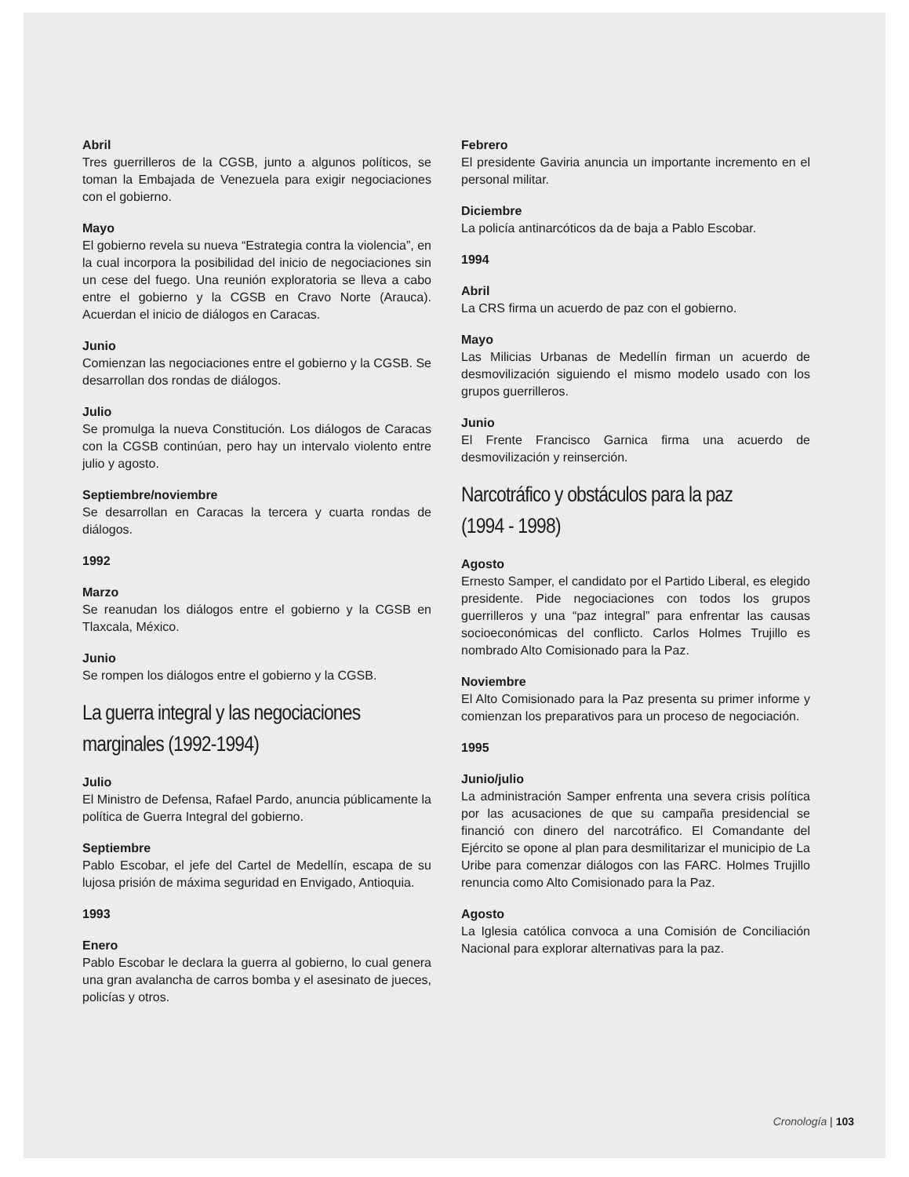Abril
Tres guerrilleros de la CGSB, junto a algunos políticos, se toman la Embajada de Venezuela para exigir negociaciones con el gobierno.
Mayo
El gobierno revela su nueva “Estrategia contra la violencia”, en la cual incorpora la posibilidad del inicio de negociaciones sin un cese del fuego. Una reunión exploratoria se lleva a cabo entre el gobierno y la CGSB en Cravo Norte (Arauca). Acuerdan el inicio de diálogos en Caracas.
Junio
Comienzan las negociaciones entre el gobierno y la CGSB. Se desarrollan dos rondas de diálogos.
Julio
Se promulga la nueva Constitución. Los diálogos de Caracas con la CGSB continúan, pero hay un intervalo violento entre julio y agosto.
Septiembre/noviembre
Se desarrollan en Caracas la tercera y cuarta rondas de diálogos.
1992
Marzo
Se reanudan los diálogos entre el gobierno y la CGSB en Tlaxcala, México.
Junio
Se rompen los diálogos entre el gobierno y la CGSB.
La guerra integral y las negociaciones marginales (1992-1994)
Julio
El Ministro de Defensa, Rafael Pardo, anuncia públicamente la política de Guerra Integral del gobierno.
Septiembre
Pablo Escobar, el jefe del Cartel de Medellín, escapa de su lujosa prisión de máxima seguridad en Envigado, Antioquia.
1993
Enero
Pablo Escobar le declara la guerra al gobierno, lo cual genera una gran avalancha de carros bomba y el asesinato de jueces, policías y otros.
Febrero
El presidente Gaviria anuncia un importante incremento en el personal militar.
Diciembre
La policía antinarcóticos da de baja a Pablo Escobar.
1994
Abril
La CRS firma un acuerdo de paz con el gobierno.
Mayo
Las Milicias Urbanas de Medellín firman un acuerdo de desmovilización siguiendo el mismo modelo usado con los grupos guerrilleros.
Junio
El Frente Francisco Garnica firma una acuerdo de desmovilización y reinserción.
Narcotráfico y obstáculos para la paz (1994 - 1998)
Agosto
Ernesto Samper, el candidato por el Partido Liberal, es elegido presidente. Pide negociaciones con todos los grupos guerrilleros y una “paz integral” para enfrentar las causas socioeconómicas del conflicto. Carlos Holmes Trujillo es nombrado Alto Comisionado para la Paz.
Noviembre
El Alto Comisionado para la Paz presenta su primer informe y comienzan los preparativos para un proceso de negociación.
1995
Junio/julio
La administración Samper enfrenta una severa crisis política por las acusaciones de que su campaña presidencial se financió con dinero del narcotráfico. El Comandante del Ejército se opone al plan para desmilitarizar el municipio de La Uribe para comenzar diálogos con las FARC. Holmes Trujillo renuncia como Alto Comisionado para la Paz.
Agosto
La Iglesia católica convoca a una Comisión de Conciliación Nacional para explorar alternativas para la paz.
Cronología | 103